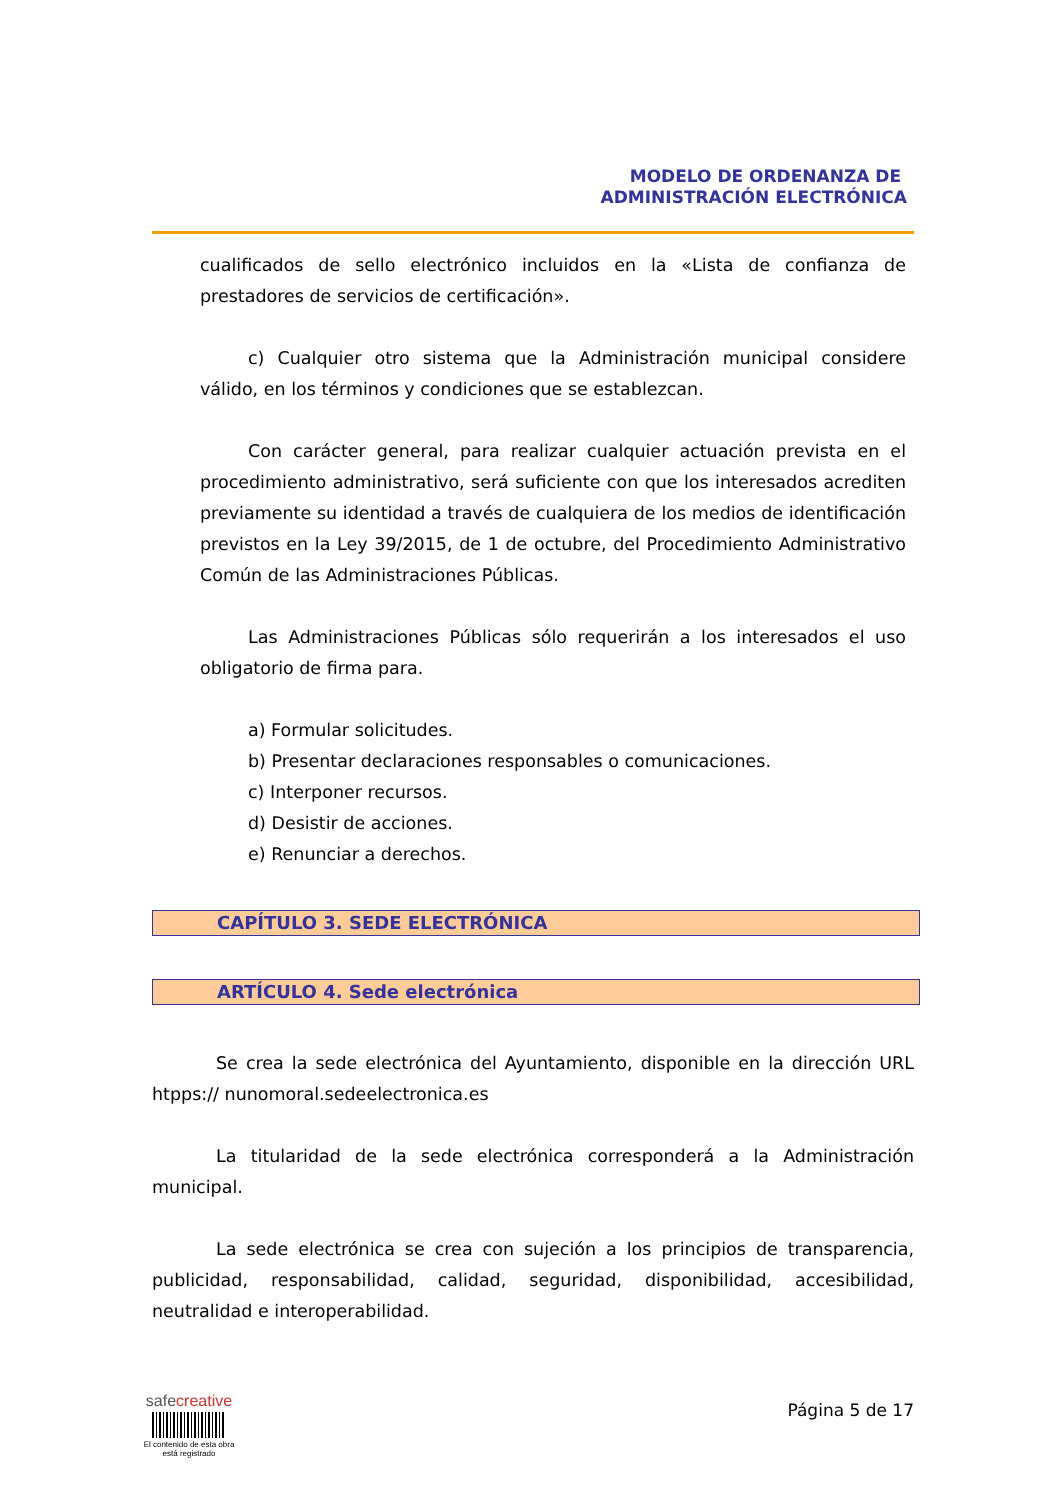MODELO DE ORDENANZA DE
ADMINISTRACIÓN ELECTRÓNICA
cualificados de sello electrónico incluidos en la «Lista de confianza de prestadores de servicios de certificación».
c) Cualquier otro sistema que la Administración municipal considere válido, en los términos y condiciones que se establezcan.
Con carácter general, para realizar cualquier actuación prevista en el procedimiento administrativo, será suficiente con que los interesados acrediten previamente su identidad a través de cualquiera de los medios de identificación previstos en la Ley 39/2015, de 1 de octubre, del Procedimiento Administrativo Común de las Administraciones Públicas.
Las Administraciones Públicas sólo requerirán a los interesados el uso obligatorio de firma para.
a) Formular solicitudes.
b) Presentar declaraciones responsables o comunicaciones.
c) Interponer recursos.
d) Desistir de acciones.
e) Renunciar a derechos.
CAPÍTULO 3. SEDE ELECTRÓNICA
ARTÍCULO 4. Sede electrónica
Se crea la sede electrónica del Ayuntamiento, disponible en la dirección URL htpps:// nunomoral.sedeelectronica.es
La titularidad de la sede electrónica corresponderá a la Administración municipal.
La sede electrónica se crea con sujeción a los principios de transparencia, publicidad, responsabilidad, calidad, seguridad, disponibilidad, accesibilidad, neutralidad e interoperabilidad.
safe creative
El contenido de esta obra
está registrado
Página 5 de 17